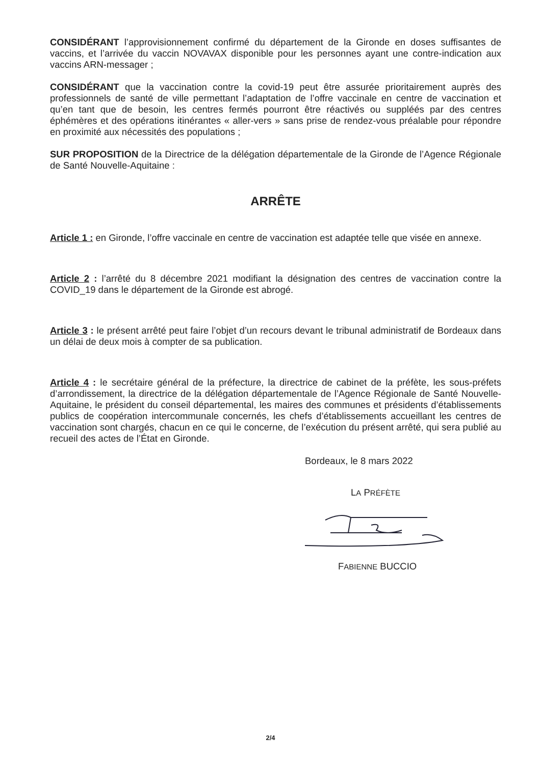CONSIDÉRANT l’approvisionnement confirmé du département de la Gironde en doses suffisantes de vaccins, et l’arrivée du vaccin NOVAVAX disponible pour les personnes ayant une contre-indication aux vaccins ARN-messager ;
CONSIDÉRANT que la vaccination contre la covid-19 peut être assurée prioritairement auprès des professionnels de santé de ville permettant l’adaptation de l’offre vaccinale en centre de vaccination et qu’en tant que de besoin, les centres fermés pourront être réactivés ou suppléés par des centres éphémères et des opérations itinérantes « aller-vers » sans prise de rendez-vous préalable pour répondre en proximité aux nécessités des populations ;
SUR PROPOSITION de la Directrice de la délégation départementale de la Gironde de l’Agence Régionale de Santé Nouvelle-Aquitaine :
ARRÊTE
Article 1 : en Gironde, l’offre vaccinale en centre de vaccination est adaptée telle que visée en annexe.
Article 2 : l’arrêté du 8 décembre 2021 modifiant la désignation des centres de vaccination contre la COVID_19 dans le département de la Gironde est abrogé.
Article 3 : le présent arrêté peut faire l’objet d’un recours devant le tribunal administratif de Bordeaux dans un délai de deux mois à compter de sa publication.
Article 4 : le secrétaire général de la préfecture, la directrice de cabinet de la préfète, les sous-préfets d’arrondissement, la directrice de la délégation départementale de l’Agence Régionale de Santé Nouvelle-Aquitaine, le président du conseil départemental, les maires des communes et présidents d’établissements publics de coopération intercommunale concernés, les chefs d’établissements accueillant les centres de vaccination sont chargés, chacun en ce qui le concerne, de l’exécution du présent arrêté, qui sera publié au recueil des actes de l’État en Gironde.
Bordeaux, le 8 mars 2022
LA PRÉFÈTE
FABIENNE BUCCIO
2/4